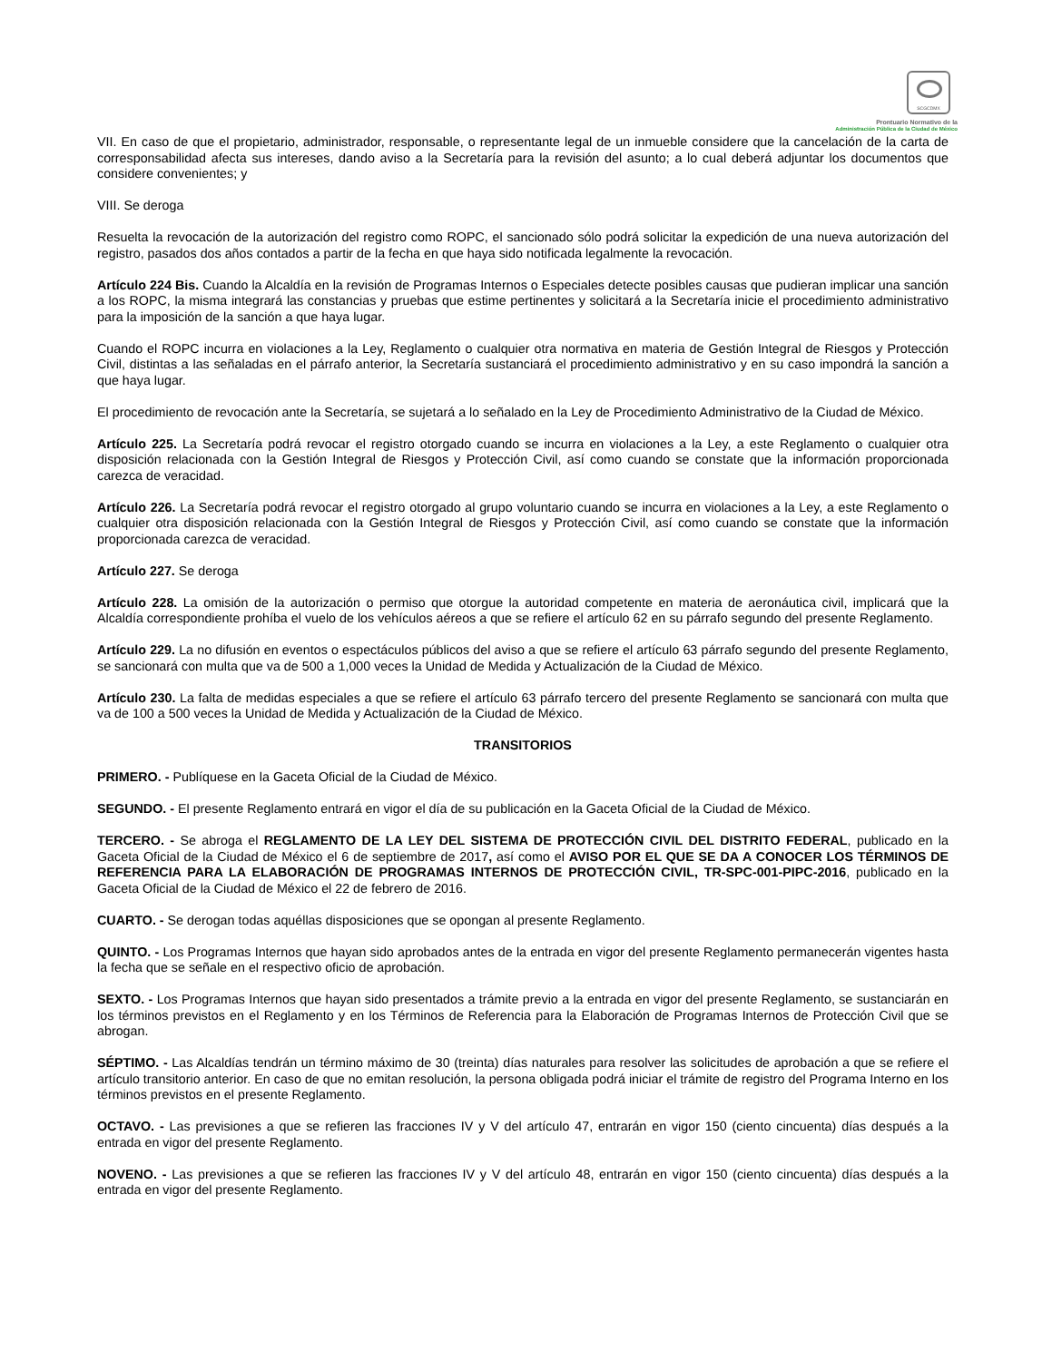SCGCDMX
Prontuario Normativo de la
Administración Pública de la Ciudad de México
VII. En caso de que el propietario, administrador, responsable, o representante legal de un inmueble considere que la cancelación de la carta de corresponsabilidad afecta sus intereses, dando aviso a la Secretaría para la revisión del asunto; a lo cual deberá adjuntar los documentos que considere convenientes; y
VIII. Se deroga
Resuelta la revocación de la autorización del registro como ROPC, el sancionado sólo podrá solicitar la expedición de una nueva autorización del registro, pasados dos años contados a partir de la fecha en que haya sido notificada legalmente la revocación.
Artículo 224 Bis. Cuando la Alcaldía en la revisión de Programas Internos o Especiales detecte posibles causas que pudieran implicar una sanción a los ROPC, la misma integrará las constancias y pruebas que estime pertinentes y solicitará a la Secretaría inicie el procedimiento administrativo para la imposición de la sanción a que haya lugar.
Cuando el ROPC incurra en violaciones a la Ley, Reglamento o cualquier otra normativa en materia de Gestión Integral de Riesgos y Protección Civil, distintas a las señaladas en el párrafo anterior, la Secretaría sustanciará el procedimiento administrativo y en su caso impondrá la sanción a que haya lugar.
El procedimiento de revocación ante la Secretaría, se sujetará a lo señalado en la Ley de Procedimiento Administrativo de la Ciudad de México.
Artículo 225. La Secretaría podrá revocar el registro otorgado cuando se incurra en violaciones a la Ley, a este Reglamento o cualquier otra disposición relacionada con la Gestión Integral de Riesgos y Protección Civil, así como cuando se constate que la información proporcionada carezca de veracidad.
Artículo 226. La Secretaría podrá revocar el registro otorgado al grupo voluntario cuando se incurra en violaciones a la Ley, a este Reglamento o cualquier otra disposición relacionada con la Gestión Integral de Riesgos y Protección Civil, así como cuando se constate que la información proporcionada carezca de veracidad.
Artículo 227. Se deroga
Artículo 228. La omisión de la autorización o permiso que otorgue la autoridad competente en materia de aeronáutica civil, implicará que la Alcaldía correspondiente prohíba el vuelo de los vehículos aéreos a que se refiere el artículo 62 en su párrafo segundo del presente Reglamento.
Artículo 229. La no difusión en eventos o espectáculos públicos del aviso a que se refiere el artículo 63 párrafo segundo del presente Reglamento, se sancionará con multa que va de 500 a 1,000 veces la Unidad de Medida y Actualización de la Ciudad de México.
Artículo 230. La falta de medidas especiales a que se refiere el artículo 63 párrafo tercero del presente Reglamento se sancionará con multa que va de 100 a 500 veces la Unidad de Medida y Actualización de la Ciudad de México.
TRANSITORIOS
PRIMERO. - Publíquese en la Gaceta Oficial de la Ciudad de México.
SEGUNDO. - El presente Reglamento entrará en vigor el día de su publicación en la Gaceta Oficial de la Ciudad de México.
TERCERO. - Se abroga el REGLAMENTO DE LA LEY DEL SISTEMA DE PROTECCIÓN CIVIL DEL DISTRITO FEDERAL, publicado en la Gaceta Oficial de la Ciudad de México el 6 de septiembre de 2017, así como el AVISO POR EL QUE SE DA A CONOCER LOS TÉRMINOS DE REFERENCIA PARA LA ELABORACIÓN DE PROGRAMAS INTERNOS DE PROTECCIÓN CIVIL, TR-SPC-001-PIPC-2016, publicado en la Gaceta Oficial de la Ciudad de México el 22 de febrero de 2016.
CUARTO. - Se derogan todas aquéllas disposiciones que se opongan al presente Reglamento.
QUINTO. - Los Programas Internos que hayan sido aprobados antes de la entrada en vigor del presente Reglamento permanecerán vigentes hasta la fecha que se señale en el respectivo oficio de aprobación.
SEXTO. - Los Programas Internos que hayan sido presentados a trámite previo a la entrada en vigor del presente Reglamento, se sustanciarán en los términos previstos en el Reglamento y en los Términos de Referencia para la Elaboración de Programas Internos de Protección Civil que se abrogan.
SÉPTIMO. - Las Alcaldías tendrán un término máximo de 30 (treinta) días naturales para resolver las solicitudes de aprobación a que se refiere el artículo transitorio anterior. En caso de que no emitan resolución, la persona obligada podrá iniciar el trámite de registro del Programa Interno en los términos previstos en el presente Reglamento.
OCTAVO. - Las previsiones a que se refieren las fracciones IV y V del artículo 47, entrarán en vigor 150 (ciento cincuenta) días después a la entrada en vigor del presente Reglamento.
NOVENO. - Las previsiones a que se refieren las fracciones IV y V del artículo 48, entrarán en vigor 150 (ciento cincuenta) días después a la entrada en vigor del presente Reglamento.